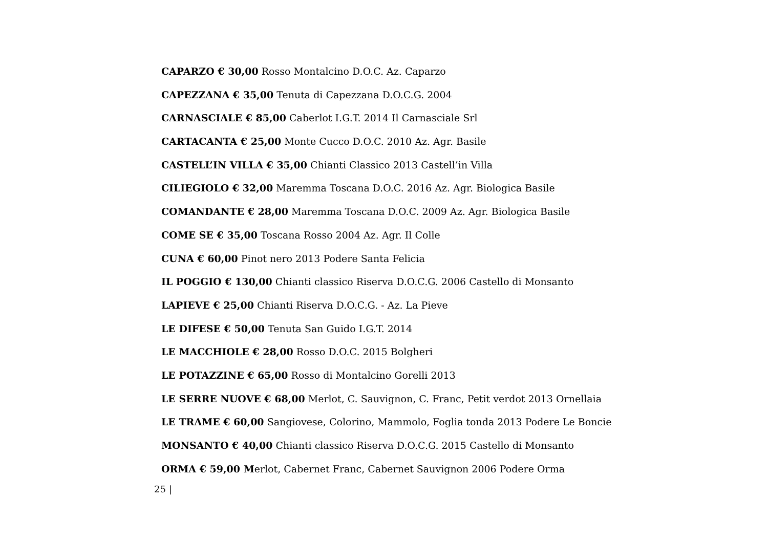CAPARZO € 30,00 Rosso Montalcino D.O.C. Az. Caparzo
CAPEZZANA € 35,00 Tenuta di Capezzana D.O.C.G. 2004
CARNASCIALE € 85,00 Caberlot I.G.T. 2014 Il Carnasciale Srl
CARTACANTA € 25,00 Monte Cucco D.O.C. 2010 Az. Agr. Basile
CASTELL’IN VILLA € 35,00 Chianti Classico 2013 Castell’in Villa
CILIEGIOLO € 32,00 Maremma Toscana D.O.C. 2016 Az. Agr. Biologica Basile
COMANDANTE € 28,00 Maremma Toscana D.O.C. 2009 Az. Agr. Biologica Basile
COME SE € 35,00 Toscana Rosso 2004 Az. Agr. Il Colle
CUNA € 60,00 Pinot nero 2013 Podere Santa Felicia
IL POGGIO € 130,00 Chianti classico Riserva D.O.C.G. 2006 Castello di Monsanto
LAPIEVE € 25,00 Chianti Riserva D.O.C.G. - Az. La Pieve
LE DIFESE € 50,00 Tenuta San Guido I.G.T. 2014
LE MACCHIOLE € 28,00 Rosso D.O.C. 2015 Bolgheri
LE POTAZZINE € 65,00 Rosso di Montalcino Gorelli 2013
LE SERRE NUOVE € 68,00 Merlot, C. Sauvignon, C. Franc, Petit verdot 2013 Ornellaia
LE TRAME € 60,00 Sangiovese, Colorino, Mammolo, Foglia tonda 2013 Podere Le Boncie
MONSANTO € 40,00 Chianti classico Riserva D.O.C.G. 2015 Castello di Monsanto
ORMA € 59,00 Merlot, Cabernet Franc, Cabernet Sauvignon 2006 Podere Orma
25 |